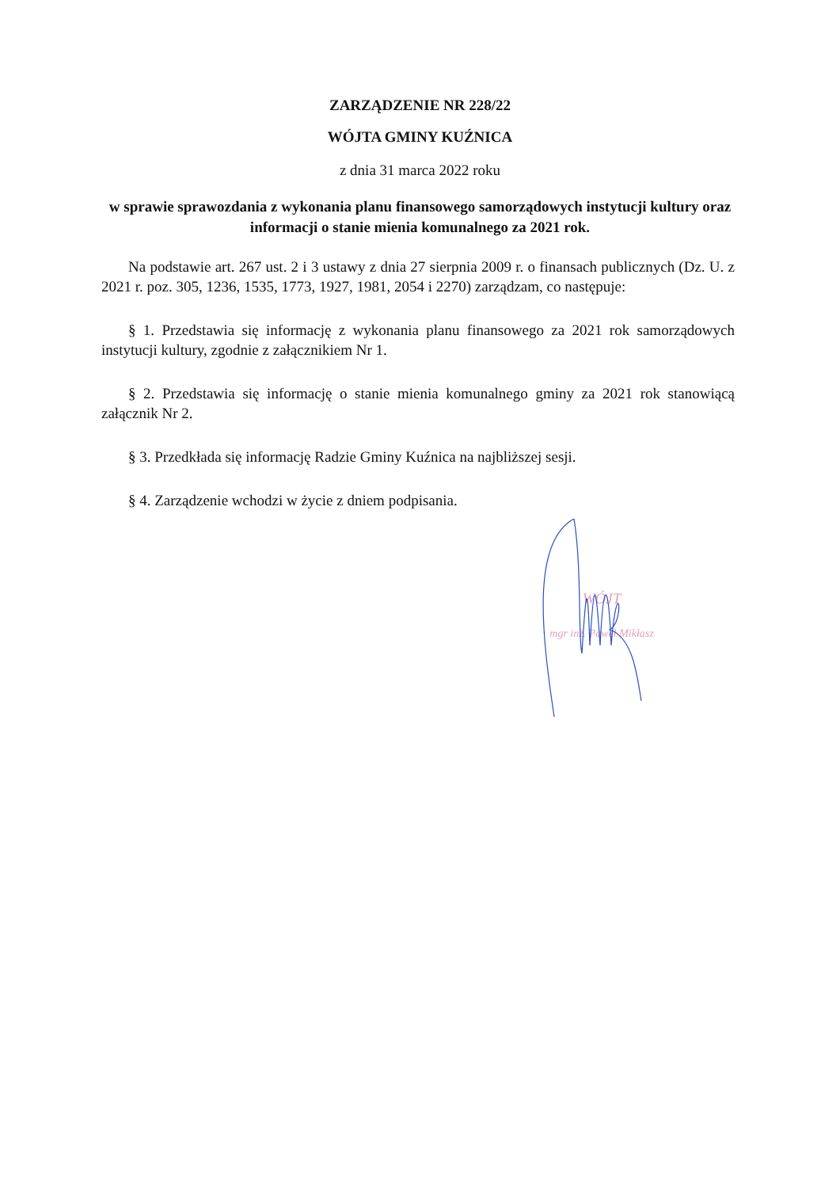ZARZĄDZENIE NR 228/22
WÓJTA GMINY KUŹNICA
z dnia 31 marca 2022 roku
w sprawie sprawozdania z wykonania planu finansowego samorządowych instytucji kultury oraz informacji o stanie mienia komunalnego za 2021 rok.
Na podstawie art. 267 ust. 2 i 3 ustawy z dnia 27 sierpnia 2009 r. o finansach publicznych (Dz. U. z 2021 r. poz. 305, 1236, 1535, 1773, 1927, 1981, 2054 i 2270) zarządzam, co następuje:
§ 1. Przedstawia się informację z wykonania planu finansowego za 2021 rok samorządowych instytucji kultury, zgodnie z załącznikiem Nr 1.
§ 2. Przedstawia się informację o stanie mienia komunalnego gminy za 2021 rok stanowiącą załącznik Nr 2.
§ 3. Przedkłada się informację Radzie Gminy Kuźnica na najbliższej sesji.
§ 4. Zarządzenie wchodzi w życie z dniem podpisania.
WÓJT
mgr inż. Paweł Mikłasz